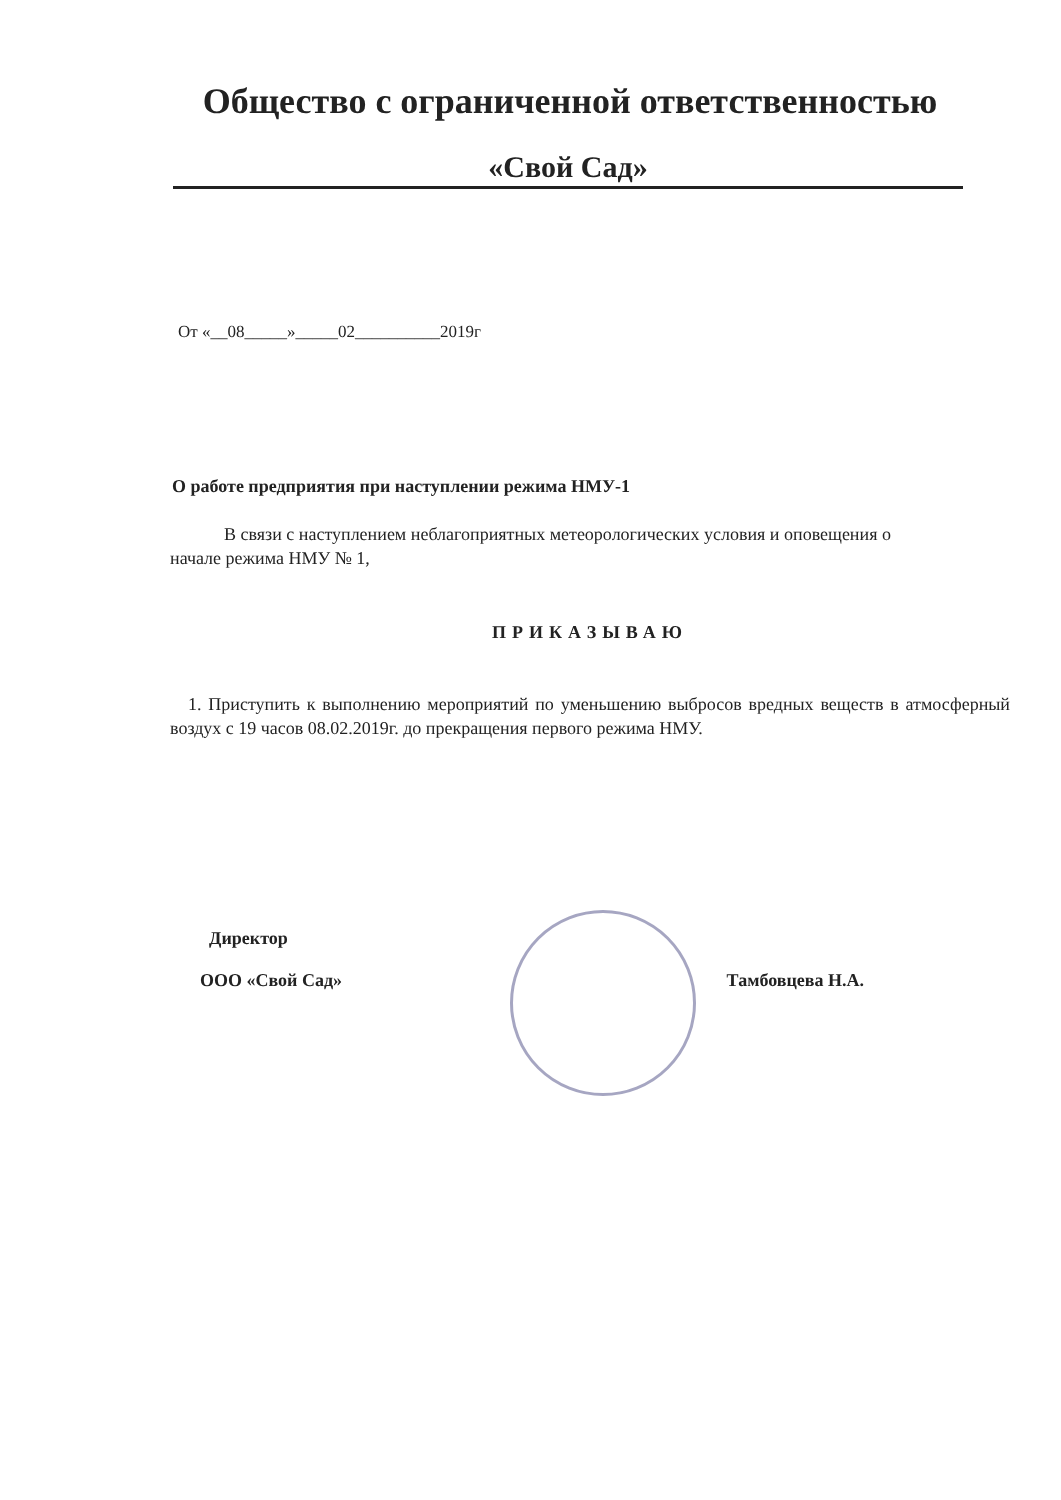Общество с ограниченной ответственностью
«Свой Сад»
От «__08_____»_____02__________2019г
О работе предприятия при наступлении режима НМУ-1
   В связи с наступлением неблагоприятных метеорологических условия и оповещения о начале режима НМУ № 1,
ПРИКАЗЫВАЮ
 1. Приступить к выполнению мероприятий по уменьшению выбросов вредных веществ в атмосферный воздух с 19 часов 08.02.2019г. до прекращения первого режима НМУ.
 Директор
ООО «Свой Сад» Тамбовцева Н.А.